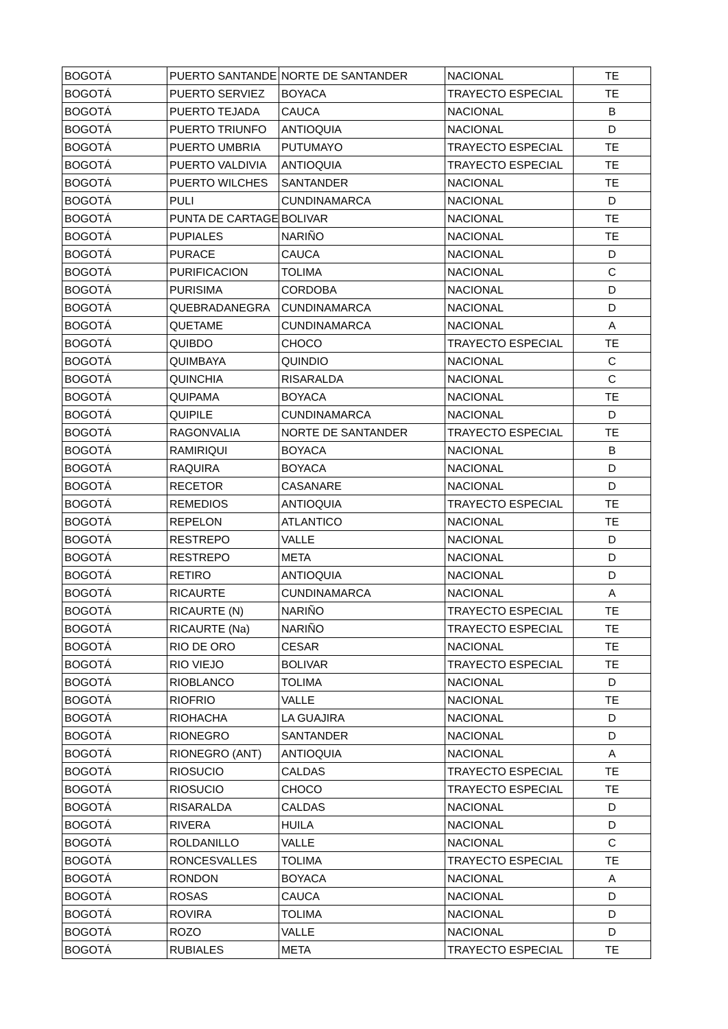| BOGOTÁ | PUERTO SANTANDE | NORTE DE SANTANDER | NACIONAL | TE |
| BOGOTÁ | PUERTO SERVIEZ | BOYACA | TRAYECTO ESPECIAL | TE |
| BOGOTÁ | PUERTO TEJADA | CAUCA | NACIONAL | B |
| BOGOTÁ | PUERTO TRIUNFO | ANTIOQUIA | NACIONAL | D |
| BOGOTÁ | PUERTO UMBRIA | PUTUMAYO | TRAYECTO ESPECIAL | TE |
| BOGOTÁ | PUERTO VALDIVIA | ANTIOQUIA | TRAYECTO ESPECIAL | TE |
| BOGOTÁ | PUERTO WILCHES | SANTANDER | NACIONAL | TE |
| BOGOTÁ | PULI | CUNDINAMARCA | NACIONAL | D |
| BOGOTÁ | PUNTA DE CARTAGE | BOLIVAR | NACIONAL | TE |
| BOGOTÁ | PUPIALES | NARIÑO | NACIONAL | TE |
| BOGOTÁ | PURACE | CAUCA | NACIONAL | D |
| BOGOTÁ | PURIFICACION | TOLIMA | NACIONAL | C |
| BOGOTÁ | PURISIMA | CORDOBA | NACIONAL | D |
| BOGOTÁ | QUEBRADANEGRA | CUNDINAMARCA | NACIONAL | D |
| BOGOTÁ | QUETAME | CUNDINAMARCA | NACIONAL | A |
| BOGOTÁ | QUIBDO | CHOCO | TRAYECTO ESPECIAL | TE |
| BOGOTÁ | QUIMBAYA | QUINDIO | NACIONAL | C |
| BOGOTÁ | QUINCHIA | RISARALDA | NACIONAL | C |
| BOGOTÁ | QUIPAMA | BOYACA | NACIONAL | TE |
| BOGOTÁ | QUIPILE | CUNDINAMARCA | NACIONAL | D |
| BOGOTÁ | RAGONVALIA | NORTE DE SANTANDER | TRAYECTO ESPECIAL | TE |
| BOGOTÁ | RAMIRIQUI | BOYACA | NACIONAL | B |
| BOGOTÁ | RAQUIRA | BOYACA | NACIONAL | D |
| BOGOTÁ | RECETOR | CASANARE | NACIONAL | D |
| BOGOTÁ | REMEDIOS | ANTIOQUIA | TRAYECTO ESPECIAL | TE |
| BOGOTÁ | REPELON | ATLANTICO | NACIONAL | TE |
| BOGOTÁ | RESTREPO | VALLE | NACIONAL | D |
| BOGOTÁ | RESTREPO | META | NACIONAL | D |
| BOGOTÁ | RETIRO | ANTIOQUIA | NACIONAL | D |
| BOGOTÁ | RICAURTE | CUNDINAMARCA | NACIONAL | A |
| BOGOTÁ | RICAURTE (N) | NARIÑO | TRAYECTO ESPECIAL | TE |
| BOGOTÁ | RICAURTE (Na) | NARIÑO | TRAYECTO ESPECIAL | TE |
| BOGOTÁ | RIO DE ORO | CESAR | NACIONAL | TE |
| BOGOTÁ | RIO VIEJO | BOLIVAR | TRAYECTO ESPECIAL | TE |
| BOGOTÁ | RIOBLANCO | TOLIMA | NACIONAL | D |
| BOGOTÁ | RIOFRIO | VALLE | NACIONAL | TE |
| BOGOTÁ | RIOHACHA | LA GUAJIRA | NACIONAL | D |
| BOGOTÁ | RIONEGRO | SANTANDER | NACIONAL | D |
| BOGOTÁ | RIONEGRO (ANT) | ANTIOQUIA | NACIONAL | A |
| BOGOTÁ | RIOSUCIO | CALDAS | TRAYECTO ESPECIAL | TE |
| BOGOTÁ | RIOSUCIO | CHOCO | TRAYECTO ESPECIAL | TE |
| BOGOTÁ | RISARALDA | CALDAS | NACIONAL | D |
| BOGOTÁ | RIVERA | HUILA | NACIONAL | D |
| BOGOTÁ | ROLDANILLO | VALLE | NACIONAL | C |
| BOGOTÁ | RONCESVALLES | TOLIMA | TRAYECTO ESPECIAL | TE |
| BOGOTÁ | RONDON | BOYACA | NACIONAL | A |
| BOGOTÁ | ROSAS | CAUCA | NACIONAL | D |
| BOGOTÁ | ROVIRA | TOLIMA | NACIONAL | D |
| BOGOTÁ | ROZO | VALLE | NACIONAL | D |
| BOGOTÁ | RUBIALES | META | TRAYECTO ESPECIAL | TE |